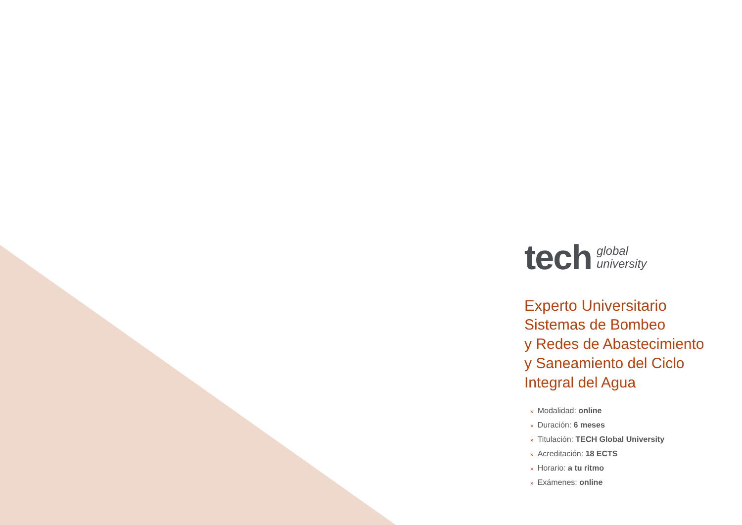tech
global
university
Experto Universitario
Sistemas de Bombeo
y Redes de Abastecimiento
y Saneamiento del Ciclo
Integral del Agua
» Modalidad: online
» Duración: 6 meses
» Titulación: TECH Global University
» Acreditación: 18 ECTS
» Horario: a tu ritmo
» Exámenes: online